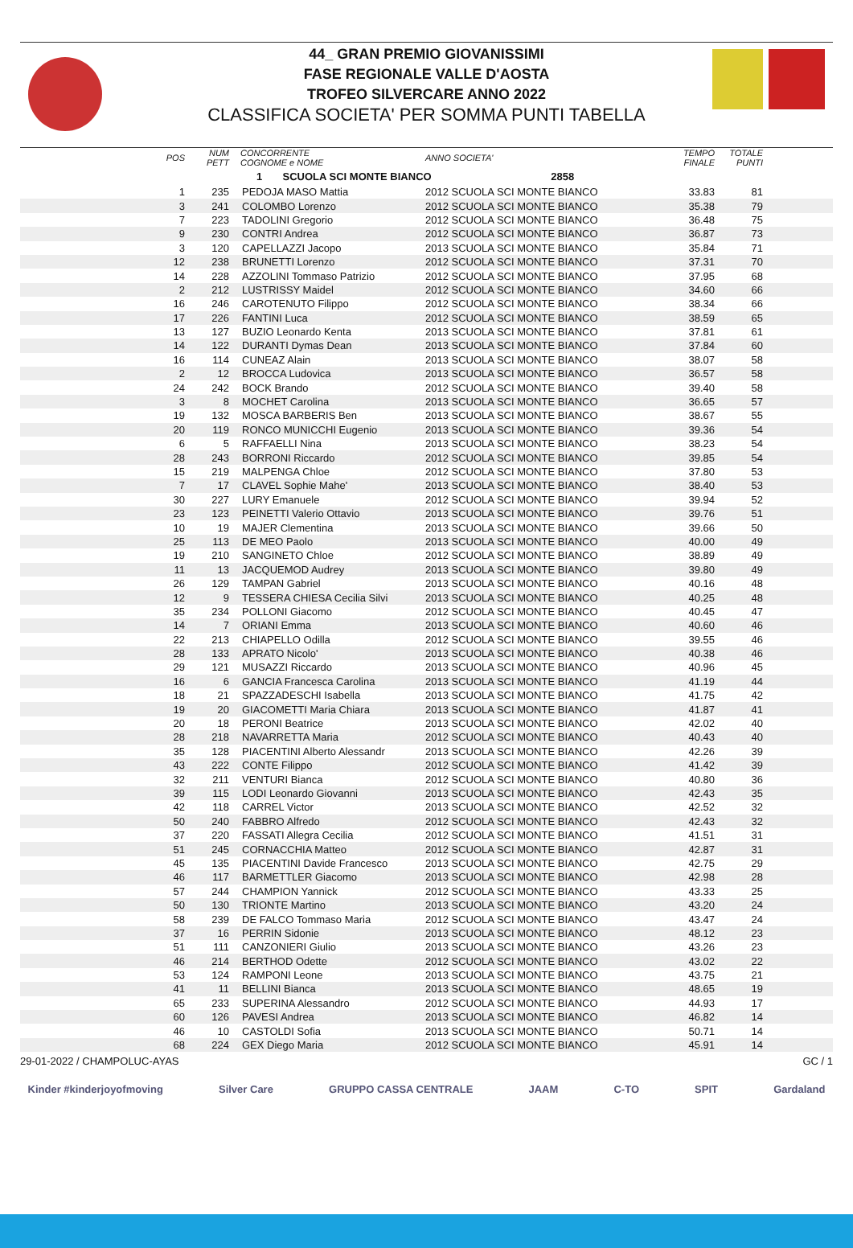44_ GRAN PREMIO GIOVANISSIMI
FASE REGIONALE VALLE D'AOSTA
TROFEO SILVERCARE ANNO 2022
CLASSIFICA SOCIETA' PER SOMMA PUNTI TABELLA
| POS | NUM PETT | CONCORRENTE COGNOME e NOME | ANNO SOCIETA' | TEMPO FINALE | TOTALE PUNTI | |
| --- | --- | --- | --- | --- | --- | --- |
| | | 1 SCUOLA SCI MONTE BIANCO 2858 | | | | |
| 1 | 235 | PEDOJA MASO Mattia | 2012 SCUOLA SCI MONTE BIANCO | 33.83 | 81 | |
| 3 | 241 | COLOMBO Lorenzo | 2012 SCUOLA SCI MONTE BIANCO | 35.38 | 79 | |
| 7 | 223 | TADOLINI Gregorio | 2012 SCUOLA SCI MONTE BIANCO | 36.48 | 75 | |
| 9 | 230 | CONTRI Andrea | 2012 SCUOLA SCI MONTE BIANCO | 36.87 | 73 | |
| 3 | 120 | CAPELLAZZI Jacopo | 2013 SCUOLA SCI MONTE BIANCO | 35.84 | 71 | |
| 12 | 238 | BRUNETTI Lorenzo | 2012 SCUOLA SCI MONTE BIANCO | 37.31 | 70 | |
| 14 | 228 | AZZOLINI Tommaso Patrizio | 2012 SCUOLA SCI MONTE BIANCO | 37.95 | 68 | |
| 2 | 212 | LUSTRISSY Maidel | 2012 SCUOLA SCI MONTE BIANCO | 34.60 | 66 | |
| 16 | 246 | CAROTENUTO Filippo | 2012 SCUOLA SCI MONTE BIANCO | 38.34 | 66 | |
| 17 | 226 | FANTINI Luca | 2012 SCUOLA SCI MONTE BIANCO | 38.59 | 65 | |
| 13 | 127 | BUZIO Leonardo Kenta | 2013 SCUOLA SCI MONTE BIANCO | 37.81 | 61 | |
| 14 | 122 | DURANTI Dymas Dean | 2013 SCUOLA SCI MONTE BIANCO | 37.84 | 60 | |
| 16 | 114 | CUNEAZ Alain | 2013 SCUOLA SCI MONTE BIANCO | 38.07 | 58 | |
| 2 | 12 | BROCCA Ludovica | 2013 SCUOLA SCI MONTE BIANCO | 36.57 | 58 | |
| 24 | 242 | BOCK Brando | 2012 SCUOLA SCI MONTE BIANCO | 39.40 | 58 | |
| 3 | 8 | MOCHET Carolina | 2013 SCUOLA SCI MONTE BIANCO | 36.65 | 57 | |
| 19 | 132 | MOSCA BARBERIS Ben | 2013 SCUOLA SCI MONTE BIANCO | 38.67 | 55 | |
| 20 | 119 | RONCO MUNICCHI Eugenio | 2013 SCUOLA SCI MONTE BIANCO | 39.36 | 54 | |
| 6 | 5 | RAFFAELLI Nina | 2013 SCUOLA SCI MONTE BIANCO | 38.23 | 54 | |
| 28 | 243 | BORRONI Riccardo | 2012 SCUOLA SCI MONTE BIANCO | 39.85 | 54 | |
| 15 | 219 | MALPENGA Chloe | 2012 SCUOLA SCI MONTE BIANCO | 37.80 | 53 | |
| 7 | 17 | CLAVEL Sophie Mahe' | 2013 SCUOLA SCI MONTE BIANCO | 38.40 | 53 | |
| 30 | 227 | LURY Emanuele | 2012 SCUOLA SCI MONTE BIANCO | 39.94 | 52 | |
| 23 | 123 | PEINETTI Valerio Ottavio | 2013 SCUOLA SCI MONTE BIANCO | 39.76 | 51 | |
| 10 | 19 | MAJER Clementina | 2013 SCUOLA SCI MONTE BIANCO | 39.66 | 50 | |
| 25 | 113 | DE MEO Paolo | 2013 SCUOLA SCI MONTE BIANCO | 40.00 | 49 | |
| 19 | 210 | SANGINETO Chloe | 2012 SCUOLA SCI MONTE BIANCO | 38.89 | 49 | |
| 11 | 13 | JACQUEMOD Audrey | 2013 SCUOLA SCI MONTE BIANCO | 39.80 | 49 | |
| 26 | 129 | TAMPAN Gabriel | 2013 SCUOLA SCI MONTE BIANCO | 40.16 | 48 | |
| 12 | 9 | TESSERA CHIESA Cecilia Silvi | 2013 SCUOLA SCI MONTE BIANCO | 40.25 | 48 | |
| 35 | 234 | POLLONI Giacomo | 2012 SCUOLA SCI MONTE BIANCO | 40.45 | 47 | |
| 14 | 7 | ORIANI Emma | 2013 SCUOLA SCI MONTE BIANCO | 40.60 | 46 | |
| 22 | 213 | CHIAPELLO Odilla | 2012 SCUOLA SCI MONTE BIANCO | 39.55 | 46 | |
| 28 | 133 | APRATO Nicolo' | 2013 SCUOLA SCI MONTE BIANCO | 40.38 | 46 | |
| 29 | 121 | MUSAZZI Riccardo | 2013 SCUOLA SCI MONTE BIANCO | 40.96 | 45 | |
| 16 | 6 | GANCIA Francesca Carolina | 2013 SCUOLA SCI MONTE BIANCO | 41.19 | 44 | |
| 18 | 21 | SPAZZADESCHI Isabella | 2013 SCUOLA SCI MONTE BIANCO | 41.75 | 42 | |
| 19 | 20 | GIACOMETTI Maria Chiara | 2013 SCUOLA SCI MONTE BIANCO | 41.87 | 41 | |
| 20 | 18 | PERONI Beatrice | 2013 SCUOLA SCI MONTE BIANCO | 42.02 | 40 | |
| 28 | 218 | NAVARRETTA Maria | 2012 SCUOLA SCI MONTE BIANCO | 40.43 | 40 | |
| 35 | 128 | PIACENTINI Alberto Alessandr | 2013 SCUOLA SCI MONTE BIANCO | 42.26 | 39 | |
| 43 | 222 | CONTE Filippo | 2012 SCUOLA SCI MONTE BIANCO | 41.42 | 39 | |
| 32 | 211 | VENTURI Bianca | 2012 SCUOLA SCI MONTE BIANCO | 40.80 | 36 | |
| 39 | 115 | LODI Leonardo Giovanni | 2013 SCUOLA SCI MONTE BIANCO | 42.43 | 35 | |
| 42 | 118 | CARREL Victor | 2013 SCUOLA SCI MONTE BIANCO | 42.52 | 32 | |
| 50 | 240 | FABBRO Alfredo | 2012 SCUOLA SCI MONTE BIANCO | 42.43 | 32 | |
| 37 | 220 | FASSATI Allegra Cecilia | 2012 SCUOLA SCI MONTE BIANCO | 41.51 | 31 | |
| 51 | 245 | CORNACCHIA Matteo | 2012 SCUOLA SCI MONTE BIANCO | 42.87 | 31 | |
| 45 | 135 | PIACENTINI Davide Francesco | 2013 SCUOLA SCI MONTE BIANCO | 42.75 | 29 | |
| 46 | 117 | BARMETTLER Giacomo | 2013 SCUOLA SCI MONTE BIANCO | 42.98 | 28 | |
| 57 | 244 | CHAMPION Yannick | 2012 SCUOLA SCI MONTE BIANCO | 43.33 | 25 | |
| 50 | 130 | TRIONTE Martino | 2013 SCUOLA SCI MONTE BIANCO | 43.20 | 24 | |
| 58 | 239 | DE FALCO Tommaso Maria | 2012 SCUOLA SCI MONTE BIANCO | 43.47 | 24 | |
| 37 | 16 | PERRIN Sidonie | 2013 SCUOLA SCI MONTE BIANCO | 48.12 | 23 | |
| 51 | 111 | CANZONIERI Giulio | 2013 SCUOLA SCI MONTE BIANCO | 43.26 | 23 | |
| 46 | 214 | BERTHOD Odette | 2012 SCUOLA SCI MONTE BIANCO | 43.02 | 22 | |
| 53 | 124 | RAMPONI Leone | 2013 SCUOLA SCI MONTE BIANCO | 43.75 | 21 | |
| 41 | 11 | BELLINI Bianca | 2013 SCUOLA SCI MONTE BIANCO | 48.65 | 19 | |
| 65 | 233 | SUPERINA Alessandro | 2012 SCUOLA SCI MONTE BIANCO | 44.93 | 17 | |
| 60 | 126 | PAVESI Andrea | 2013 SCUOLA SCI MONTE BIANCO | 46.82 | 14 | |
| 46 | 10 | CASTOLDI Sofia | 2013 SCUOLA SCI MONTE BIANCO | 50.71 | 14 | |
| 68 | 224 | GEX Diego Maria | 2012 SCUOLA SCI MONTE BIANCO | 45.91 | 14 | |
29-01-2022 / CHAMPOLUC-AYAS GC / 1
Kinder #kinderjoyofmoving Silver Care GRUPPO CASSA CENTRALE JAAM C-TO SPIT Gardaland